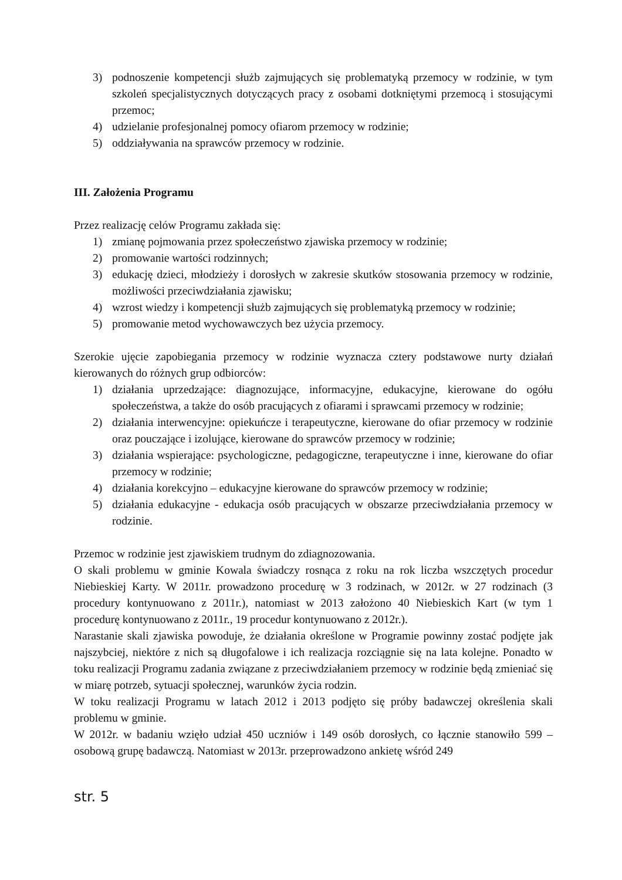3) podnoszenie kompetencji służb zajmujących się problematyką przemocy w rodzinie, w tym szkoleń specjalistycznych dotyczących pracy z osobami dotkniętymi przemocą i stosującymi przemoc;
4) udzielanie profesjonalnej pomocy ofiarom przemocy w rodzinie;
5) oddziaływania na sprawców przemocy w rodzinie.
III. Założenia Programu
Przez realizację celów Programu zakłada się:
1) zmianę pojmowania przez społeczeństwo zjawiska przemocy w rodzinie;
2) promowanie wartości rodzinnych;
3) edukację dzieci, młodzieży i dorosłych w zakresie skutków stosowania przemocy w rodzinie, możliwości przeciwdziałania zjawisku;
4) wzrost wiedzy i kompetencji służb zajmujących się problematyką przemocy w rodzinie;
5) promowanie metod wychowawczych bez użycia przemocy.
Szerokie ujęcie zapobiegania przemocy w rodzinie wyznacza cztery podstawowe nurty działań kierowanych do różnych grup odbiorców:
1) działania uprzedzające: diagnozujące, informacyjne, edukacyjne, kierowane do ogółu społeczeństwa, a także do osób pracujących z ofiarami i sprawcami przemocy w rodzinie;
2) działania interwencyjne: opiekuńcze i terapeutyczne, kierowane do ofiar przemocy w rodzinie oraz pouczające i izolujące, kierowane do sprawców przemocy w rodzinie;
3) działania wspierające: psychologiczne, pedagogiczne, terapeutyczne i inne, kierowane do ofiar przemocy w rodzinie;
4) działania korekcyjno – edukacyjne kierowane do sprawców przemocy w rodzinie;
5) działania edukacyjne - edukacja osób pracujących w obszarze przeciwdziałania przemocy w rodzinie.
Przemoc w rodzinie jest zjawiskiem trudnym do zdiagnozowania.
O skali problemu w gminie Kowala świadczy rosnąca z roku na rok liczba wszczętych procedur Niebieskiej Karty. W 2011r. prowadzono procedurę w 3 rodzinach, w 2012r. w 27 rodzinach (3 procedury kontynuowano z 2011r.), natomiast w 2013 założono 40 Niebieskich Kart (w tym 1 procedurę kontynuowano z 2011r., 19 procedur kontynuowano z 2012r.).
Narastanie skali zjawiska powoduje, że działania określone w Programie powinny zostać podjęte jak najszybciej, niektóre z nich są długofalowe i ich realizacja rozciągnie się na lata kolejne. Ponadto w toku realizacji Programu zadania związane z przeciwdziałaniem przemocy w rodzinie będą zmieniać się w miarę potrzeb, sytuacji społecznej, warunków życia rodzin.
W toku realizacji Programu w latach 2012 i 2013 podjęto się próby badawczej określenia skali problemu w gminie.
W 2012r. w badaniu wzięło udział 450 uczniów i 149 osób dorosłych, co łącznie stanowiło 599 – osobową grupę badawczą. Natomiast w 2013r. przeprowadzono ankietę wśród 249
str. 5